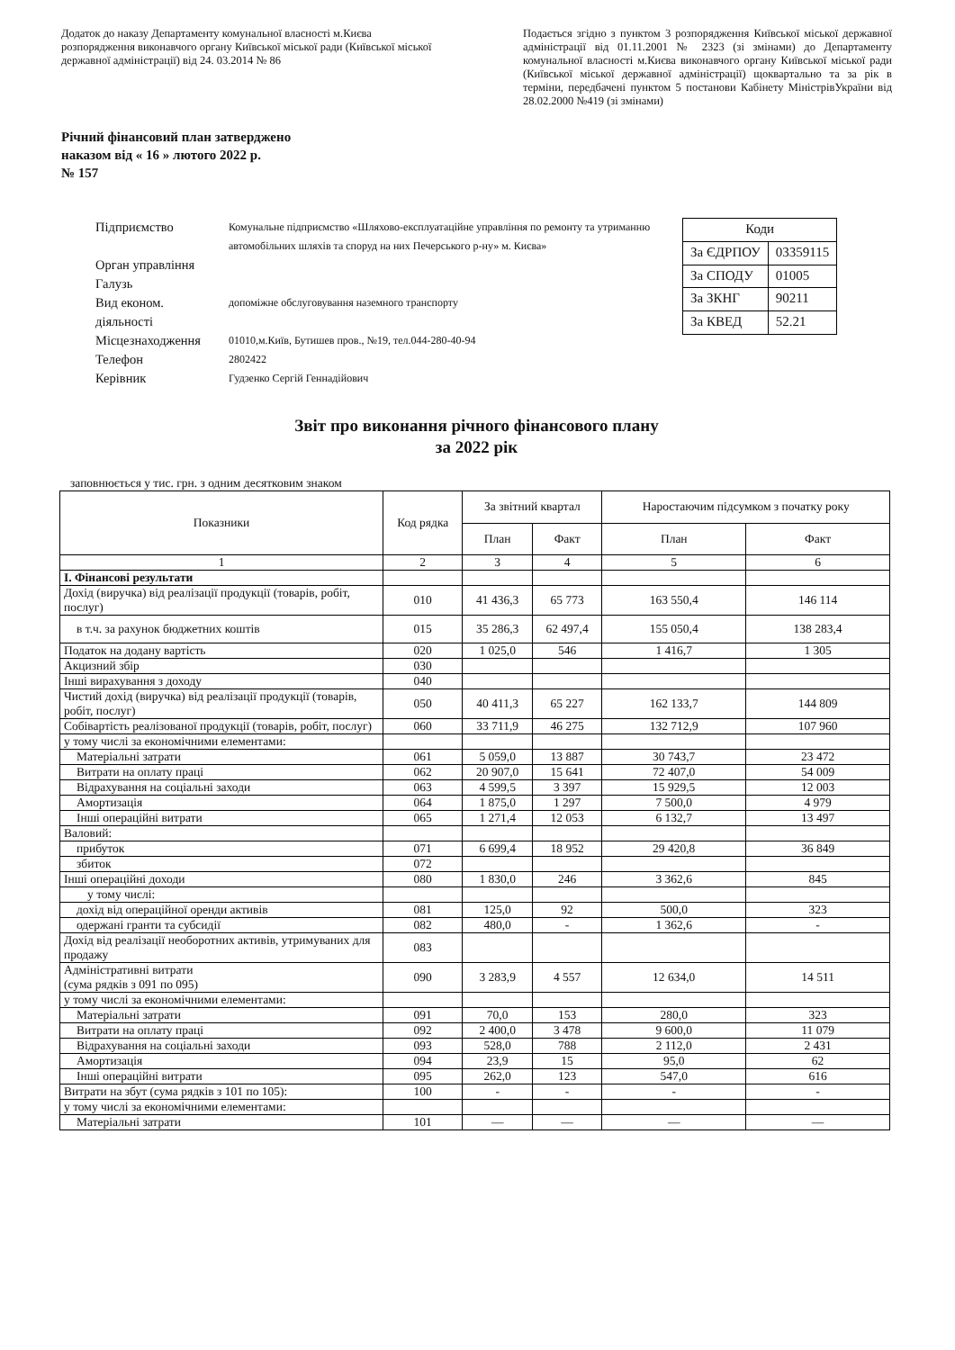Додаток до наказу Департаменту комунальної власності м.Києва розпорядження виконавчого органу Київської міської ради (Київської міської державної адміністрації) від 24. 03.2014 № 86
Подається згідно з пунктом 3 розпорядження Київської міської державної адміністрації від 01.11.2001 № 2323 (зі змінами) до Департаменту комунальної власності м.Києва виконавчого органу Київської міської ради (Київської міської державної адміністрації) щоквартально та за рік в терміни, передбачені пунктом 5 постанови Кабінету МіністрівУкраїни від 28.02.2000 №419 (зі змінами)
Річний фінансовий план затверджено
наказом від « 16 » лютого 2022 р.
№ 157
| Підприємство | Комунальне підприємство «Шляхово-експлуатаційне управління по ремонту та утриманню автомобільних шляхів та споруд на них Печерського р-ну» м. Києва» |
| Орган управління | |
| Галузь | |
| Вид економ. діяльності | допоміжне обслуговування наземного транспорту |
| Місцезнаходження | 01010,м.Київ, Бутишев пров., №19, тел.044-280-40-94 |
| Телефон | 2802422 |
| Керівник | Гудзенко Сергій Геннадійович |
| Коди | |
| За ЄДРПОУ | 03359115 |
| За СПОДУ | 01005 |
| За ЗКНГ | 90211 |
| За КВЕД | 52.21 |
Звіт про виконання річного фінансового плану
за 2022 рік
заповнюється у тис. грн. з одним десятковим знаком
| Показники | Код рядка | За звітний квартал | | Наростаючим підсумком з початку року | |
| --- | --- | --- | --- | --- | --- |
| | | План | Факт | План | Факт |
| 1 | 2 | 3 | 4 | 5 | 6 |
| І. Фінансові результати | | | | | |
| Дохід (виручка) від реалізації продукції (товарів, робіт, послуг) | 010 | 41 436,3 | 65 773 | 163 550,4 | 146 114 |
| в т.ч. за рахунок бюджетних коштів | 015 | 35 286,3 | 62 497,4 | 155 050,4 | 138 283,4 |
| Податок на додану вартість | 020 | 1 025,0 | 546 | 1 416,7 | 1 305 |
| Акцизний збір | 030 | | | | |
| Інші вирахування з доходу | 040 | | | | |
| Чистий дохід (виручка) від реалізації продукції (товарів, робіт, послуг) | 050 | 40 411,3 | 65 227 | 162 133,7 | 144 809 |
| Собівартість реалізованої продукції (товарів, робіт, послуг) | 060 | 33 711,9 | 46 275 | 132 712,9 | 107 960 |
| у тому числі за економічними елементами: | | | | | |
| Матеріальні затрати | 061 | 5 059,0 | 13 887 | 30 743,7 | 23 472 |
| Витрати на оплату праці | 062 | 20 907,0 | 15 641 | 72 407,0 | 54 009 |
| Відрахування на соціальні заходи | 063 | 4 599,5 | 3 397 | 15 929,5 | 12 003 |
| Амортизація | 064 | 1 875,0 | 1 297 | 7 500,0 | 4 979 |
| Інші операційні витрати | 065 | 1 271,4 | 12 053 | 6 132,7 | 13 497 |
| Валовий: | | | | | |
| прибуток | 071 | 6 699,4 | 18 952 | 29 420,8 | 36 849 |
| збиток | 072 | | | | |
| Інші операційні доходи | 080 | 1 830,0 | 246 | 3 362,6 | 845 |
| у тому числі: | | | | | |
| дохід від операційної оренди активів | 081 | 125,0 | 92 | 500,0 | 323 |
| одержані гранти та субсидії | 082 | 480,0 | - | 1 362,6 | - |
| Дохід від реалізації необоротних активів, утримуваних для продажу | 083 | | | | |
| Адміністративні витрати (сума рядків з 091 по 095) | 090 | 3 283,9 | 4 557 | 12 634,0 | 14 511 |
| у тому числі за економічними елементами: | | | | | |
| Матеріальні затрати | 091 | 70,0 | 153 | 280,0 | 323 |
| Витрати на оплату праці | 092 | 2 400,0 | 3 478 | 9 600,0 | 11 079 |
| Відрахування на соціальні заходи | 093 | 528,0 | 788 | 2 112,0 | 2 431 |
| Амортизація | 094 | 23,9 | 15 | 95,0 | 62 |
| Інші операційні витрати | 095 | 262,0 | 123 | 547,0 | 616 |
| Витрати на збут (сума рядків з 101 по 105): | 100 | - | - | - | - |
| у тому числі за економічними елементами: | | | | | |
| Матеріальні затрати | 101 | — | — | — | — |